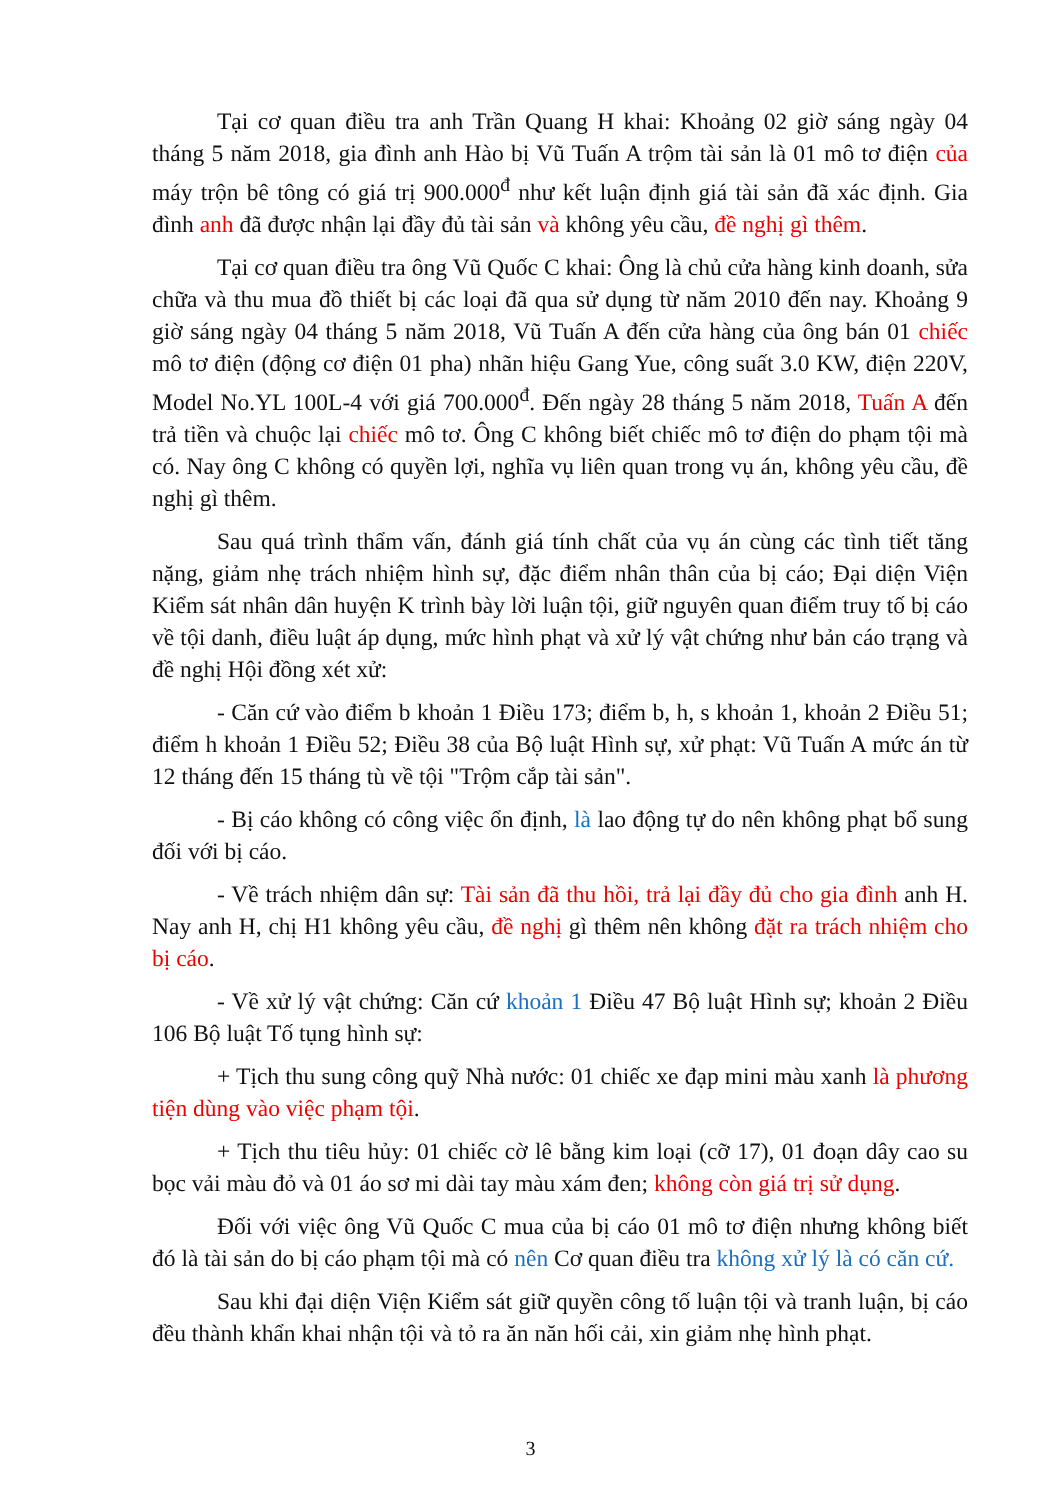Tại cơ quan điều tra anh Trần Quang H khai: Khoảng 02 giờ sáng ngày 04 tháng 5 năm 2018, gia đình anh Hào bị Vũ Tuấn A trộm tài sản là 01 mô tơ điện của máy trộn bê tông có giá trị 900.000<sup>đ</sup> như kết luận định giá tài sản đã xác định. Gia đình anh đã được nhận lại đầy đủ tài sản và không yêu cầu, đề nghị gì thêm.
Tại cơ quan điều tra ông Vũ Quốc C khai: Ông là chủ cửa hàng kinh doanh, sửa chữa và thu mua đồ thiết bị các loại đã qua sử dụng từ năm 2010 đến nay. Khoảng 9 giờ sáng ngày 04 tháng 5 năm 2018, Vũ Tuấn A đến cửa hàng của ông bán 01 chiếc mô tơ điện (động cơ điện 01 pha) nhãn hiệu Gang Yue, công suất 3.0 KW, điện 220V, Model No.YL 100L-4 với giá 700.000<sup>đ</sup>. Đến ngày 28 tháng 5 năm 2018, Tuấn A đến trả tiền và chuộc lại chiếc mô tơ. Ông C không biết chiếc mô tơ điện do phạm tội mà có. Nay ông C không có quyền lợi, nghĩa vụ liên quan trong vụ án, không yêu cầu, đề nghị gì thêm.
Sau quá trình thẩm vấn, đánh giá tính chất của vụ án cùng các tình tiết tăng nặng, giảm nhẹ trách nhiệm hình sự, đặc điểm nhân thân của bị cáo; Đại diện Viện Kiểm sát nhân dân huyện K trình bày lời luận tội, giữ nguyên quan điểm truy tố bị cáo về tội danh, điều luật áp dụng, mức hình phạt và xử lý vật chứng như bản cáo trạng và đề nghị Hội đồng xét xử:
- Căn cứ vào điểm b khoản 1 Điều 173; điểm b, h, s khoản 1, khoản 2 Điều 51; điểm h khoản 1 Điều 52; Điều 38 của Bộ luật Hình sự, xử phạt: Vũ Tuấn A mức án từ 12 tháng đến 15 tháng tù về tội "Trộm cắp tài sản".
- Bị cáo không có công việc ổn định, là lao động tự do nên không phạt bổ sung đối với bị cáo.
- Về trách nhiệm dân sự: Tài sản đã thu hồi, trả lại đầy đủ cho gia đình anh H. Nay anh H, chị H1 không yêu cầu, đề nghị gì thêm nên không đặt ra trách nhiệm cho bị cáo.
- Về xử lý vật chứng: Căn cứ khoản 1 Điều 47 Bộ luật Hình sự; khoản 2 Điều 106 Bộ luật Tố tụng hình sự:
+ Tịch thu sung công quỹ Nhà nước: 01 chiếc xe đạp mini màu xanh là phương tiện dùng vào việc phạm tội.
+ Tịch thu tiêu hủy: 01 chiếc cờ lê bằng kim loại (cỡ 17), 01 đoạn dây cao su bọc vải màu đỏ và 01 áo sơ mi dài tay màu xám đen; không còn giá trị sử dụng.
Đối với việc ông Vũ Quốc C mua của bị cáo 01 mô tơ điện nhưng không biết đó là tài sản do bị cáo phạm tội mà có nên Cơ quan điều tra không xử lý là có căn cứ.
Sau khi đại diện Viện Kiểm sát giữ quyền công tố luận tội và tranh luận, bị cáo đều thành khẩn khai nhận tội và tỏ ra ăn năn hối cải, xin giảm nhẹ hình phạt.
3